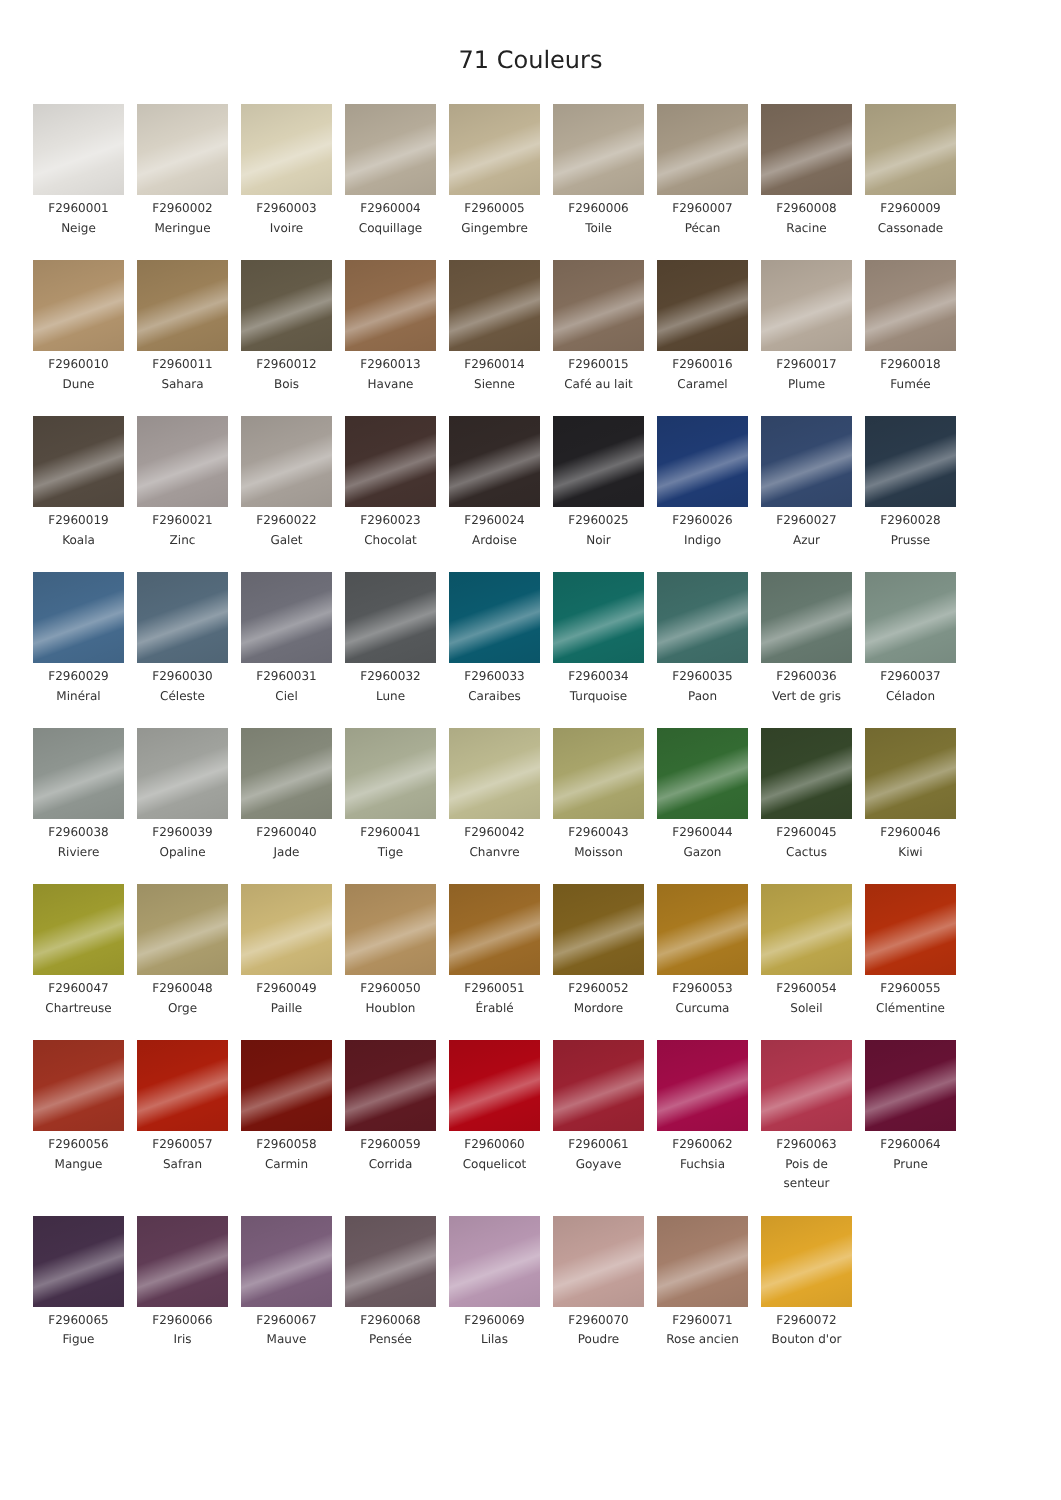71 Couleurs
F2960001
Neige
F2960002
Meringue
F2960003
Ivoire
F2960004
Coquillage
F2960005
Gingembre
F2960006
Toile
F2960007
Pécan
F2960008
Racine
F2960009
Cassonade
F2960010
Dune
F2960011
Sahara
F2960012
Bois
F2960013
Havane
F2960014
Sienne
F2960015
Café au lait
F2960016
Caramel
F2960017
Plume
F2960018
Fumée
F2960019
Koala
F2960021
Zinc
F2960022
Galet
F2960023
Chocolat
F2960024
Ardoise
F2960025
Noir
F2960026
Indigo
F2960027
Azur
F2960028
Prusse
F2960029
Minéral
F2960030
Céleste
F2960031
Ciel
F2960032
Lune
F2960033
Caraibes
F2960034
Turquoise
F2960035
Paon
F2960036
Vert de gris
F2960037
Céladon
F2960038
Riviere
F2960039
Opaline
F2960040
Jade
F2960041
Tige
F2960042
Chanvre
F2960043
Moisson
F2960044
Gazon
F2960045
Cactus
F2960046
Kiwi
F2960047
Chartreuse
F2960048
Orge
F2960049
Paille
F2960050
Houblon
F2960051
Érablé
F2960052
Mordore
F2960053
Curcuma
F2960054
Soleil
F2960055
Clémentine
F2960056
Mangue
F2960057
Safran
F2960058
Carmin
F2960059
Corrida
F2960060
Coquelicot
F2960061
Goyave
F2960062
Fuchsia
F2960063
Pois de senteur
F2960064
Prune
F2960065
Figue
F2960066
Iris
F2960067
Mauve
F2960068
Pensée
F2960069
Lilas
F2960070
Poudre
F2960071
Rose ancien
F2960072
Bouton d'or